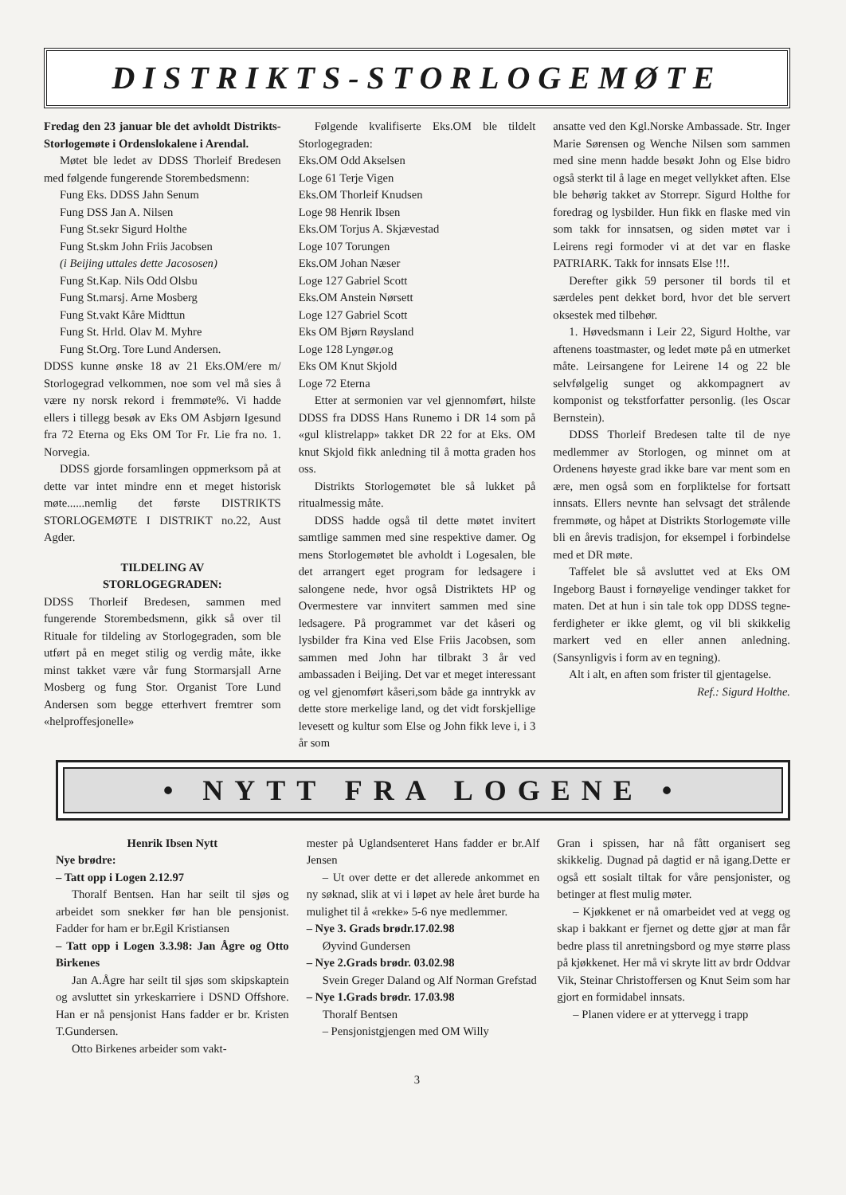DISTRIKTS-STORLOGEMØTE
Fredag den 23 januar ble det avholdt Distrikts-Storlogemøte i Ordenslokalene i Arendal.
Møtet ble ledet av DDSS Thorleif Bredesen med følgende fungerende Storembedsmenn:
Fung Eks. DDSS Jahn Senum
Fung DSS Jan A. Nilsen
Fung St.sekr Sigurd Holthe
Fung St.skm John Friis Jacobsen
(i Beijing uttales dette Jacososen)
Fung St.Kap. Nils Odd Olsbu
Fung St.marsj. Arne Mosberg
Fung St.vakt Kåre Midttun
Fung St. Hrld. Olav M. Myhre
Fung St.Org. Tore Lund Andersen.
DDSS kunne ønske 18 av 21 Eks.OM/ere m/ Storlogegrad velkommen, noe som vel må sies å være ny norsk rekord i fremmøte%. Vi hadde ellers i tillegg besøk av Eks OM Asbjørn Igesund fra 72 Eterna og Eks OM Tor Fr. Lie fra no. 1. Norvegia.
DDSS gjorde forsamlingen oppmerksom på at dette var intet mindre enn et meget historisk møte......nemlig det første DISTRIKTS STORLOGEMØTE I DISTRIKT no.22, Aust Agder.
TILDELING AV
STORLOGEGRADEN:
DDSS Thorleif Bredesen, sammen med fungerende Storembedsmenn, gikk så over til Rituale for tildeling av Storlogegraden, som ble utført på en meget stilig og verdig måte, ikke minst takket være vår fung Stormarsjall Arne Mosberg og fung Stor. Organist Tore Lund Andersen som begge etterhvert fremtrer som «helproffesjonelle»
Følgende kvalifiserte Eks.OM ble tildelt Storlogegraden:
Eks.OM Odd Akselsen
Loge 61 Terje Vigen
Eks.OM Thorleif Knudsen
Loge 98 Henrik Ibsen
Eks.OM Torjus A. Skjævestad
Loge 107 Torungen
Eks.OM Johan Næser
Loge 127 Gabriel Scott
Eks.OM Anstein Nørsett
Loge 127 Gabriel Scott
Eks OM Bjørn Røysland
Loge 128 Lyngør.og
Eks OM Knut Skjold
Loge 72 Eterna
Etter at sermonien var vel gjennomført, hilste DDSS fra DDSS Hans Runemo i DR 14 som på «gul klistrelapp» takket DR 22 for at Eks. OM knut Skjold fikk anledning til å motta graden hos oss.
Distrikts Storlogemøtet ble så lukket på ritualmessig måte.
DDSS hadde også til dette møtet invitert samtlige sammen med sine respektive damer. Og mens Storlogemøtet ble avholdt i Logesalen, ble det arrangert eget program for ledsagere i salongene nede, hvor også Distriktets HP og Overmestere var innvitert sammen med sine ledsagere. På programmet var det kåseri og lysbilder fra Kina ved Else Friis Jacobsen, som sammen med John har tilbrakt 3 år ved ambassaden i Beijing. Det var et meget interessant og vel gjenomført kåseri,som både ga inntrykk av dette store merkelige land, og det vidt forskjellige levesett og kultur som Else og John fikk leve i, i 3 år som
ansatte ved den Kgl.Norske Ambassade. Str. Inger Marie Sørensen og Wenche Nilsen som sammen med sine menn hadde besøkt John og Else bidro også sterkt til å lage en meget vellykket aften. Else ble behørig takket av Storrepr. Sigurd Holthe for foredrag og lysbilder. Hun fikk en flaske med vin som takk for innsatsen, og siden møtet var i Leirens regi formoder vi at det var en flaske PATRIARK. Takk for innsats Else !!!.
Derefter gikk 59 personer til bords til et særdeles pent dekket bord, hvor det ble servert oksestek med tilbehør.
1. Høvedsmann i Leir 22, Sigurd Holthe, var aftenens toastmaster, og ledet møte på en utmerket måte. Leirsangene for Leirene 14 og 22 ble selvfølgelig sunget og akkompagnert av komponist og tekstforfatter personlig. (les Oscar Bernstein).
DDSS Thorleif Bredesen talte til de nye medlemmer av Storlogen, og minnet om at Ordenens høyeste grad ikke bare var ment som en ære, men også som en forpliktelse for fortsatt innsats. Ellers nevnte han selvsagt det strålende fremmøte, og håpet at Distrikts Storlogemøte ville bli en årevis tradisjon, for eksempel i forbindelse med et DR møte.
Taffelet ble så avsluttet ved at Eks OM Ingeborg Baust i fornøyelige vendinger takket for maten. Det at hun i sin tale tok opp DDSS tegne-ferdigheter er ikke glemt, og vil bli skikkelig markert ved en eller annen anledning. (Sansynligvis i form av en tegning).
Alt i alt, en aften som frister til gjentagelse. Ref.: Sigurd Holthe.
• NYTT FRA LOGENE •
Henrik Ibsen Nytt
Nye brødre:
– Tatt opp i Logen 2.12.97
Thoralf Bentsen. Han har seilt til sjøs og arbeidet som snekker før han ble pensjonist. Fadder for ham er br.Egil Kristiansen
– Tatt opp i Logen 3.3.98: Jan Ågre og Otto Birkenes
Jan A.Ågre har seilt til sjøs som skipskaptein og avsluttet sin yrkeskarriere i DSND Offshore. Han er nå pensjonist Hans fadder er br. Kristen T.Gundersen.
Otto Birkenes arbeider som vakt-
mester på Uglandsenteret Hans fadder er br.Alf Jensen
– Ut over dette er det allerede ankommet en ny søknad, slik at vi i løpet av hele året burde ha mulighet til å «rekke» 5-6 nye medlemmer.
– Nye 3. Grads brødr.17.02.98
Øyvind Gundersen
– Nye 2.Grads brødr. 03.02.98
Svein Greger Daland og Alf Norman Grefstad
– Nye 1.Grads brødr. 17.03.98
Thoralf Bentsen
– Pensjonistgjengen med OM Willy
Gran i spissen, har nå fått organisert seg skikkelig. Dugnad på dagtid er nå igang.Dette er også ett sosialt tiltak for våre pensjonister, og betinger at flest mulig møter.
– Kjøkkenet er nå omarbeidet ved at vegg og skap i bakkant er fjernet og dette gjør at man får bedre plass til anretningsbord og mye større plass på kjøkkenet. Her må vi skryte litt av brdr Oddvar Vik, Steinar Christoffersen og Knut Seim som har gjort en formidabel innsats.
– Planen videre er at yttervegg i trapp
3